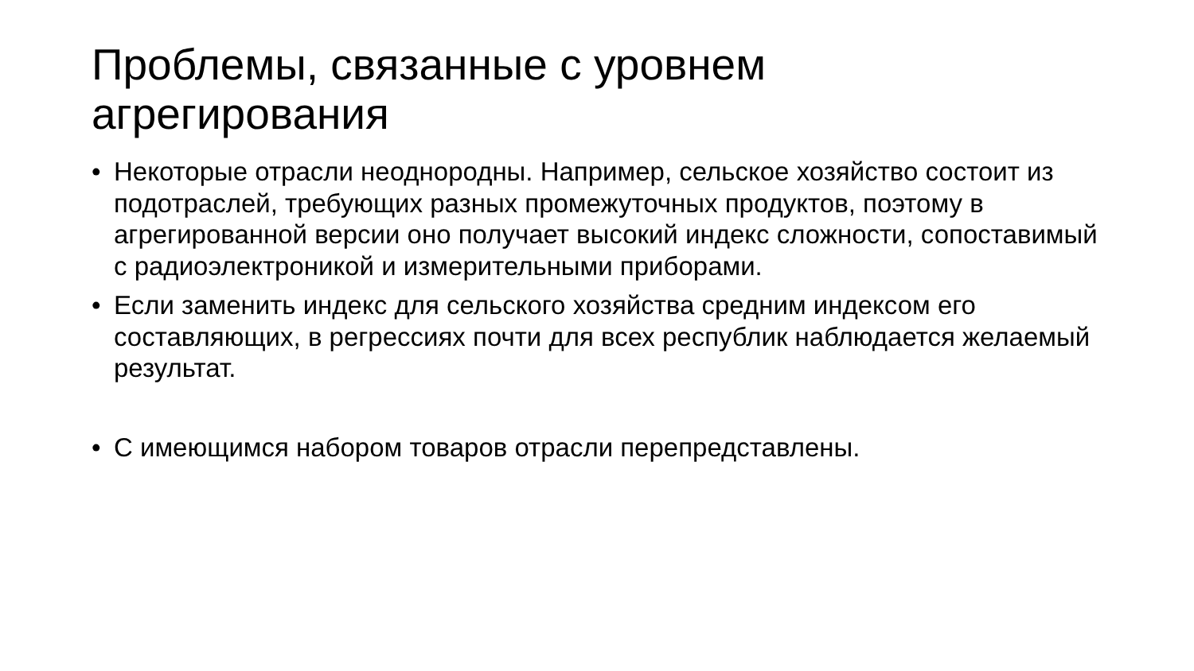Проблемы, связанные с уровнем агрегирования
• Некоторые отрасли неоднородны. Например, сельское хозяйство состоит из подотраслей, требующих разных промежуточных продуктов, поэтому в агрегированной версии оно получает высокий индекс сложности, сопоставимый с радиоэлектроникой и измерительными приборами.
• Если заменить индекс для сельского хозяйства средним индексом его составляющих, в регрессиях почти для всех республик наблюдается желаемый результат.
• С имеющимся набором товаров отрасли перепредставлены.